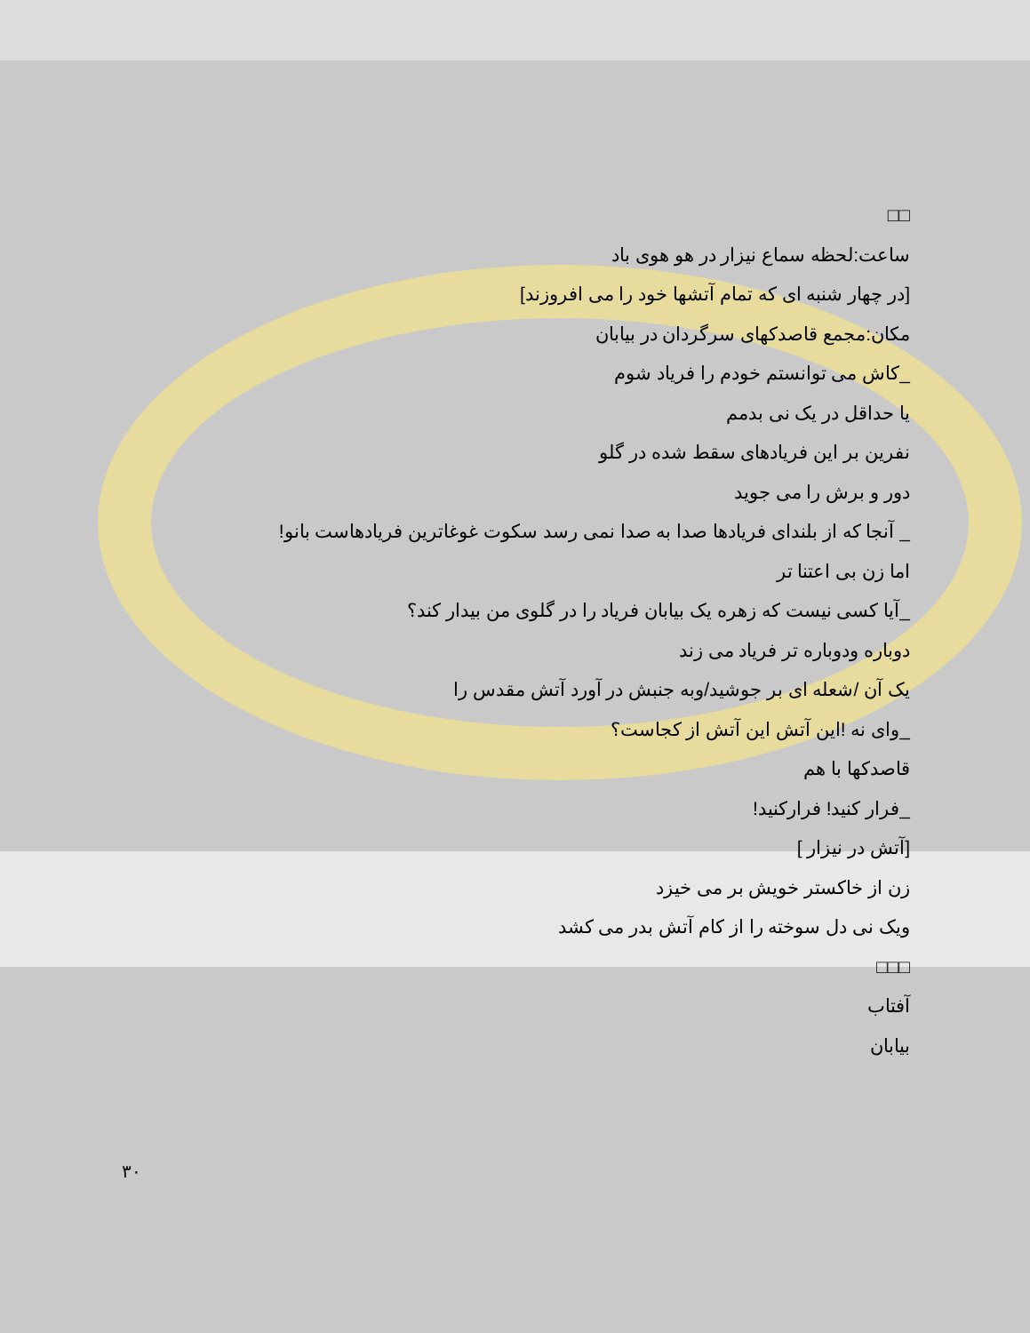□□
ساعت:لحظه سماع نیزار در هو هوی باد
[در چهار شنبه ای که تمام آتشها خود را می افروزند]
مکان:مجمع قاصدکهای سرگردان در بیابان
_کاش می توانستم خودم را فریاد شوم
یا حداقل در یک نی بدمم
نفرین بر این فریادهای سقط شده در گلو
دور و برش را می جوید
_ آنجا که از بلندای فریادها صدا به صدا نمی رسد سکوت غوغاترین فریادهاست بانو!
اما زن بی اعتنا تر
_آیا کسی نیست که زهره یک بیابان فریاد را در گلوی من بیدار کند؟
دوباره ودوباره تر فریاد می زند
یک آن /شعله ای بر جوشید/وبه جنبش در آورد آتش مقدس را
_وای نه !این آتش این آتش از کجاست؟
قاصدکها با هم
_فرار کنید! فرارکنید!
[آتش در نیزار ]
زن از خاکستر خویش بر می خیزد
ویک نی دل سوخته را از کام آتش بدر می کشد
□□□
آفتاب
بیابان
۳۰